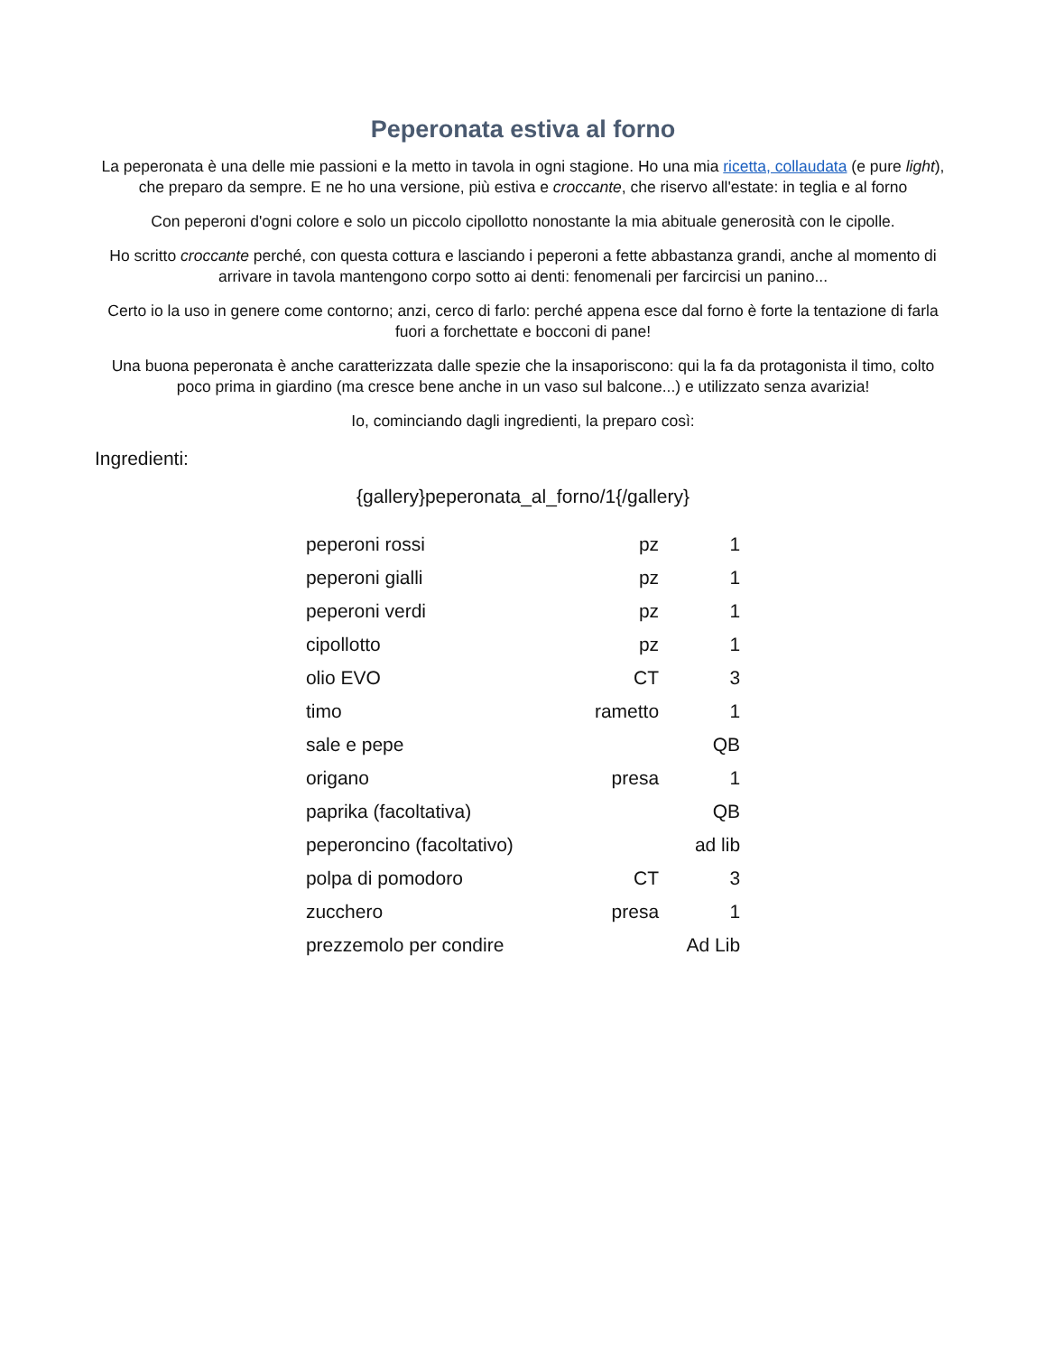Peperonata estiva al forno
La peperonata è una delle mie passioni e la metto in tavola in ogni stagione. Ho una mia ricetta, collaudata (e pure light), che preparo da sempre. E ne ho una versione, più estiva e croccante, che riservo all'estate: in teglia e al forno
Con peperoni d'ogni colore e solo un piccolo cipollotto nonostante la mia abituale generosità con le cipolle.
Ho scritto croccante perché, con questa cottura e lasciando i peperoni a fette abbastanza grandi, anche al momento di arrivare in tavola mantengono corpo sotto ai denti: fenomenali per farcircisi un panino...
Certo io la uso in genere come contorno; anzi, cerco di farlo: perché appena esce dal forno è forte la tentazione di farla fuori a forchettate e bocconi di pane!
Una buona peperonata è anche caratterizzata dalle spezie che la insaporiscono: qui la fa da protagonista il timo, colto poco prima in giardino (ma cresce bene anche in un vaso sul balcone...) e utilizzato senza avarizia!
Io, cominciando dagli ingredienti, la preparo così:
Ingredienti:
{gallery}peperonata_al_forno/1{/gallery}
| peperoni rossi | pz | 1 |
| peperoni gialli | pz | 1 |
| peperoni verdi | pz | 1 |
| cipollotto | pz | 1 |
| olio EVO | CT | 3 |
| timo | rametto | 1 |
| sale e pepe | | QB |
| origano | presa | 1 |
| paprika (facoltativa) | | QB |
| peperoncino (facoltativo) | | ad lib |
| polpa di pomodoro | CT | 3 |
| zucchero | presa | 1 |
| prezzemolo per condire | | Ad Lib |